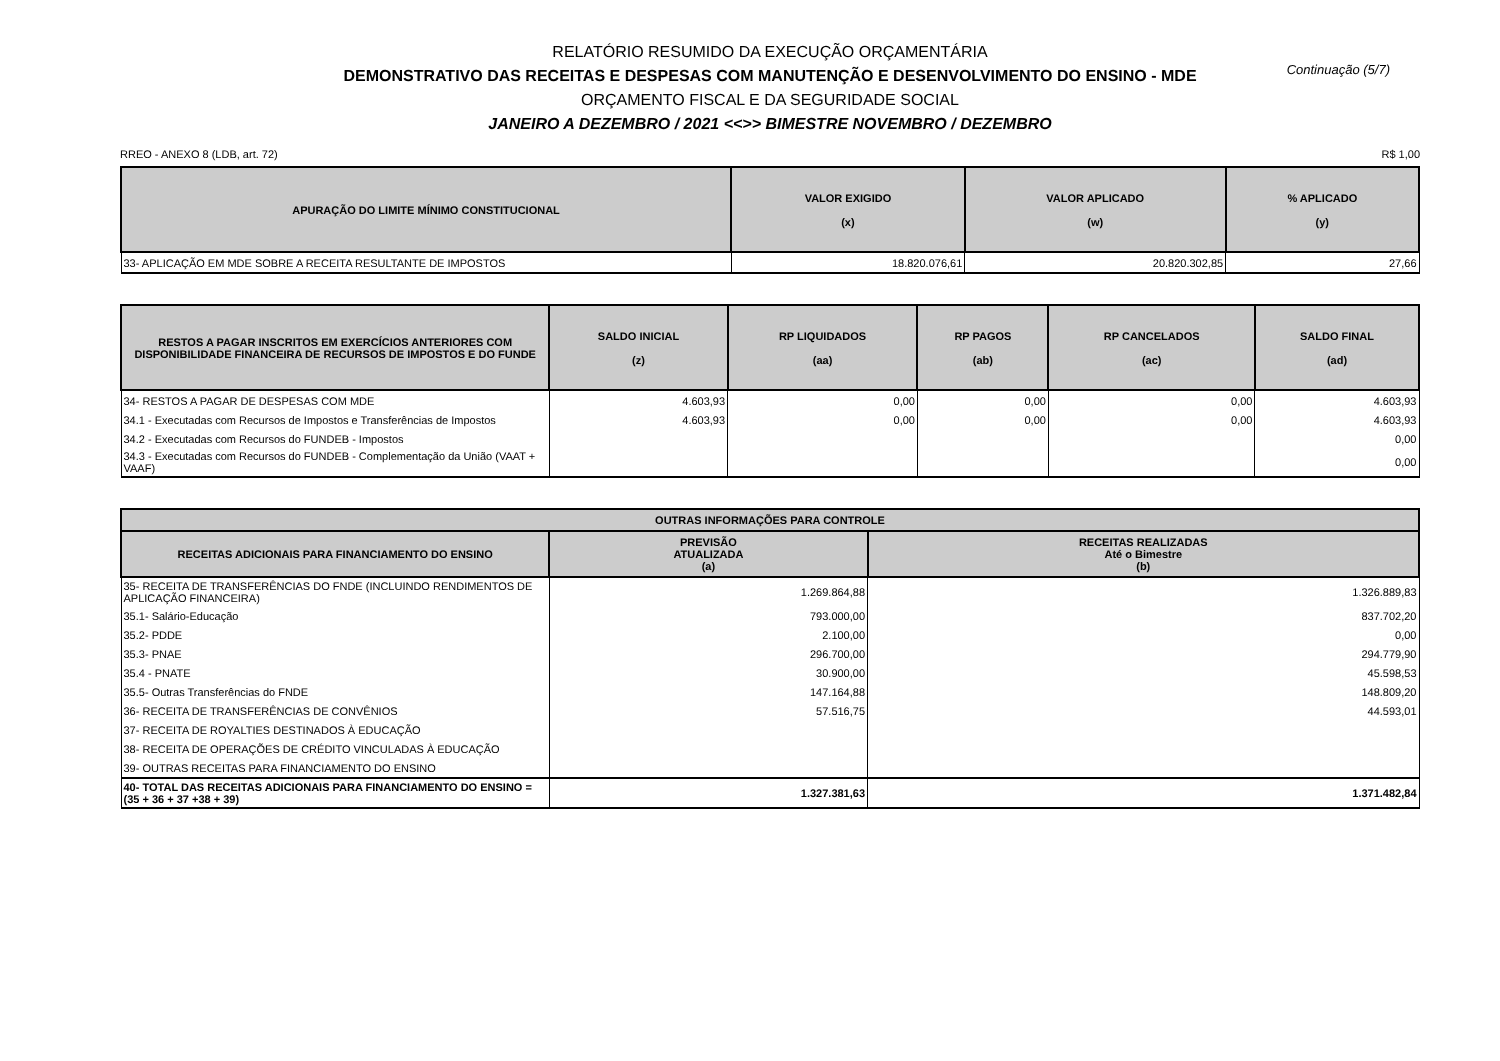Continuação (5/7)
RELATÓRIO RESUMIDO DA EXECUÇÃO ORÇAMENTÁRIA
DEMONSTRATIVO DAS RECEITAS E DESPESAS COM MANUTENÇÃO E DESENVOLVIMENTO DO ENSINO - MDE
ORÇAMENTO FISCAL E DA SEGURIDADE SOCIAL
JANEIRO A DEZEMBRO / 2021 <<>> BIMESTRE NOVEMBRO / DEZEMBRO
RREO - ANEXO 8 (LDB, art. 72) R$ 1,00
| APURAÇÃO DO LIMITE MÍNIMO CONSTITUCIONAL | VALOR EXIGIDO (x) | VALOR APLICADO (w) | % APLICADO (y) |
| --- | --- | --- | --- |
| 33- APLICAÇÃO EM MDE SOBRE A RECEITA RESULTANTE DE IMPOSTOS | 18.820.076,61 | 20.820.302,85 | 27,66 |
| RESTOS A PAGAR INSCRITOS EM EXERCÍCIOS ANTERIORES COM DISPONIBILIDADE FINANCEIRA DE RECURSOS DE IMPOSTOS E DO FUNDE | SALDO INICIAL (z) | RP LIQUIDADOS (aa) | RP PAGOS (ab) | RP CANCELADOS (ac) | SALDO FINAL (ad) |
| --- | --- | --- | --- | --- | --- |
| 34- RESTOS A PAGAR DE DESPESAS COM MDE | 4.603,93 | 0,00 | 0,00 | 0,00 | 4.603,93 |
| 34.1 - Executadas com Recursos de Impostos e Transferências de Impostos | 4.603,93 | 0,00 | 0,00 | 0,00 | 4.603,93 |
| 34.2 - Executadas com Recursos do FUNDEB - Impostos | | | | | 0,00 |
| 34.3 - Executadas com Recursos do FUNDEB - Complementação da União (VAAT + VAAF) | | | | | 0,00 |
| OUTRAS INFORMAÇÕES PARA CONTROLE | | |
| --- | --- | --- |
| RECEITAS ADICIONAIS PARA FINANCIAMENTO DO ENSINO | PREVISÃO ATUALIZADA (a) | RECEITAS REALIZADAS Até o Bimestre (b) |
| 35- RECEITA DE TRANSFERÊNCIAS DO FNDE (INCLUINDO RENDIMENTOS DE APLICAÇÃO FINANCEIRA) | 1.269.864,88 | 1.326.889,83 |
| 35.1- Salário-Educação | 793.000,00 | 837.702,20 |
| 35.2- PDDE | 2.100,00 | 0,00 |
| 35.3- PNAE | 296.700,00 | 294.779,90 |
| 35.4 - PNATE | 30.900,00 | 45.598,53 |
| 35.5- Outras Transferências do FNDE | 147.164,88 | 148.809,20 |
| 36- RECEITA DE TRANSFERÊNCIAS DE CONVÊNIOS | 57.516,75 | 44.593,01 |
| 37- RECEITA DE ROYALTIES DESTINADOS À EDUCAÇÃO | | |
| 38- RECEITA DE OPERAÇÕES DE CRÉDITO VINCULADAS À EDUCAÇÃO | | |
| 39- OUTRAS RECEITAS PARA FINANCIAMENTO DO ENSINO | | |
| 40- TOTAL DAS RECEITAS ADICIONAIS PARA FINANCIAMENTO DO ENSINO = (35 + 36 + 37 +38 + 39) | 1.327.381,63 | 1.371.482,84 |